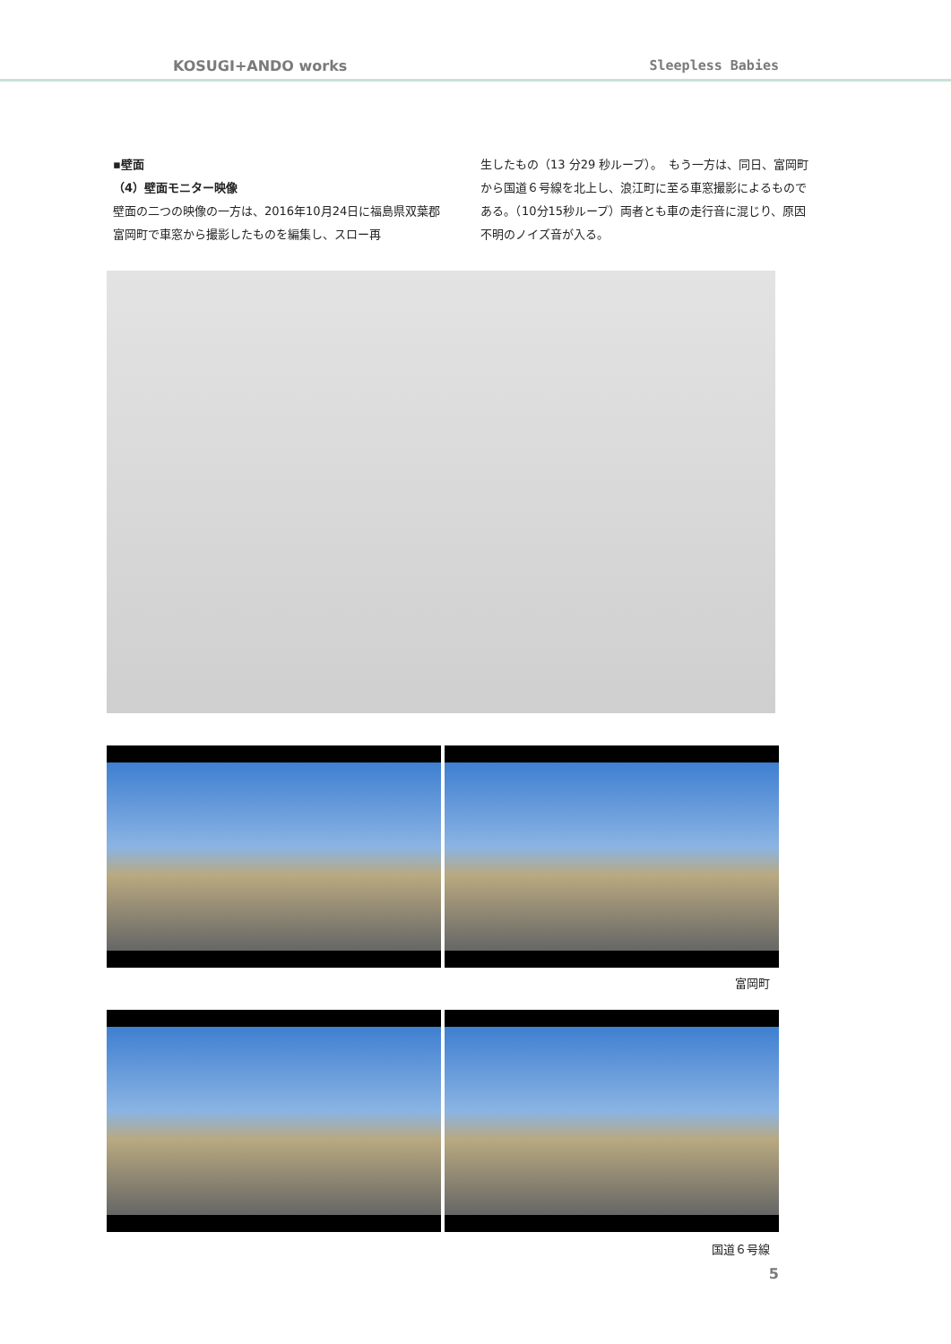KOSUGI+ANDO works Sleepless Babies
▪壁面
（4）壁面モニター映像
壁面の二つの映像の一方は、2016年10月24日に福島県双葉郡富岡町で車窓から撮影したものを編集し、スロー再
生したもの（13 分29 秒ループ）。　もう一方は、同日、富岡町から国道６号線を北上し、浪江町に至る車窓撮影によるものである。（10分15秒ループ）両者とも車の走行音に混じり、原因不明のノイズ音が入る。
富岡町
国道６号線
5